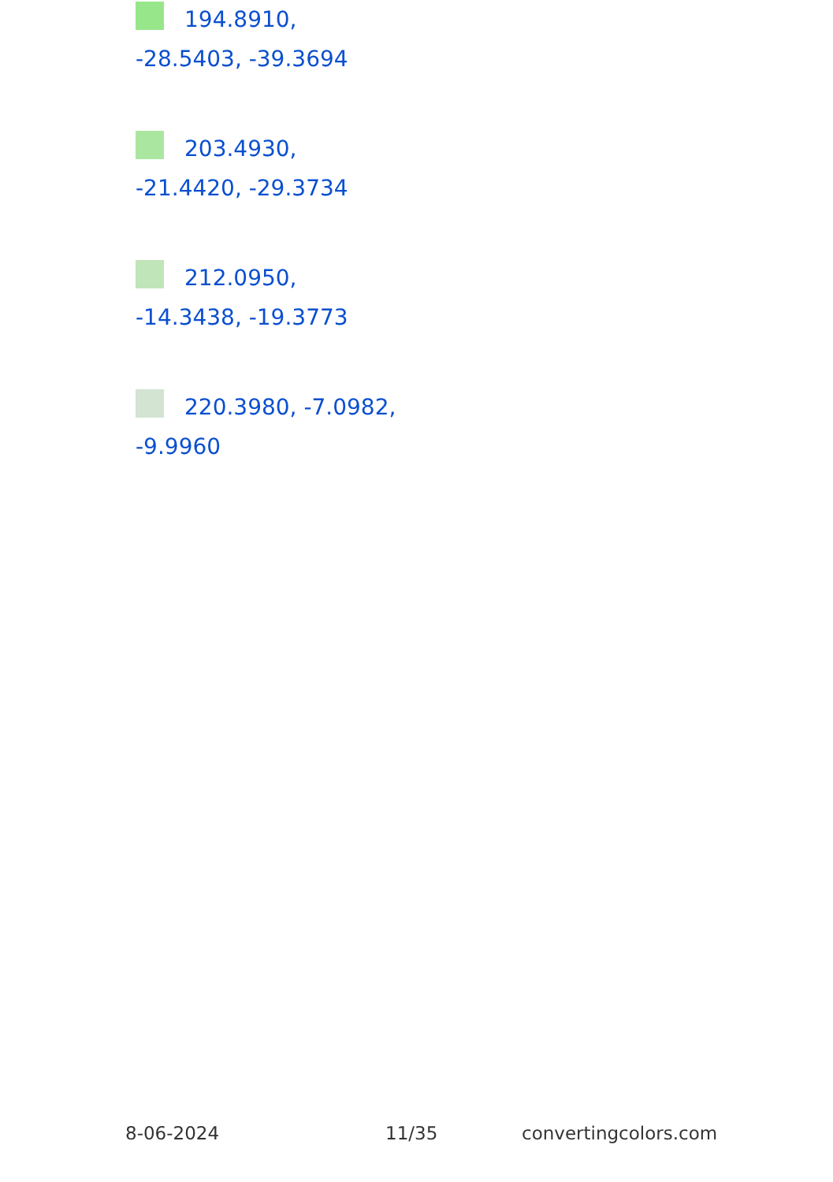194.8910, -28.5403, -39.3694
203.4930, -21.4420, -29.3734
212.0950, -14.3438, -19.3773
220.3980, -7.0982, -9.9960
8-06-2024 11/35 convertingcolors.com